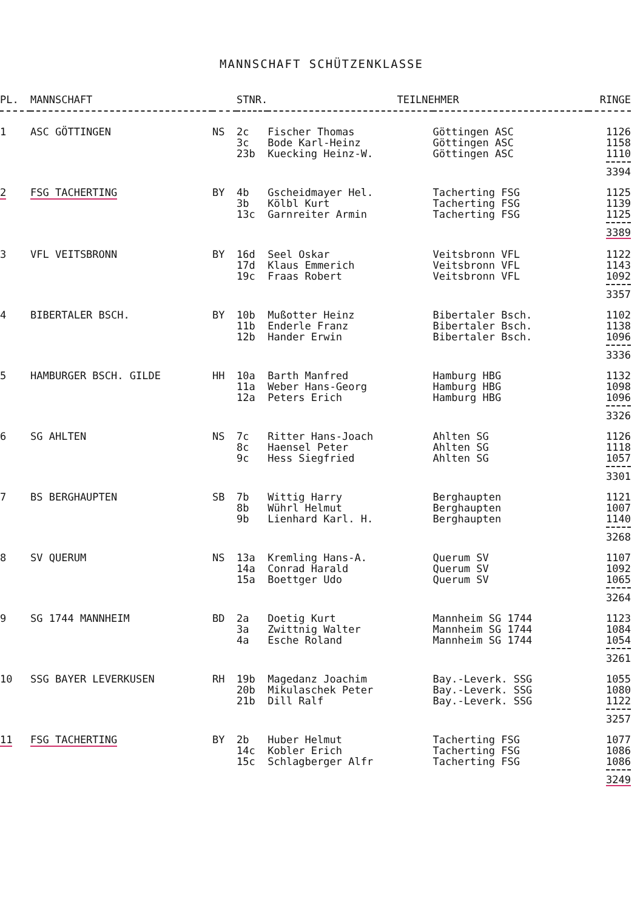MANNSCHAFT SCHÜTZENKLASSE
| PL. | MANNSCHAFT | | STNR. | TEILNEHMER | | RINGE |
| --- | --- | --- | --- | --- | --- | --- |
| 1 | ASC GÖTTINGEN | NS | 2c 3c 23b | Fischer Thomas Bode Karl-Heinz Kuecking Heinz-W. | Göttingen ASC Göttingen ASC Göttingen ASC | 1126 1158 1110 |
| | | | | | | 3394 |
| 2 | FSG TACHERTING | BY | 4b 3b 13c | Gscheidmayer Hel. Kölbl Kurt Garnreiter Armin | Tacherting FSG Tacherting FSG Tacherting FSG | 1125 1139 1125 |
| | | | | | | 3389 |
| 3 | VFL VEITSBRONN | BY | 16d 17d 19c | Seel Oskar Klaus Emmerich Fraas Robert | Veitsbronn VFL Veitsbronn VFL Veitsbronn VFL | 1122 1143 1092 |
| | | | | | | 3357 |
| 4 | BIBERTALER BSCH. | BY | 10b 11b 12b | Mußotter Heinz Enderle Franz Hander Erwin | Bibertaler Bsch. Bibertaler Bsch. Bibertaler Bsch. | 1102 1138 1096 |
| | | | | | | 3336 |
| 5 | HAMBURGER BSCH. GILDE | HH | 10a 11a 12a | Barth Manfred Weber Hans-Georg Peters Erich | Hamburg HBG Hamburg HBG Hamburg HBG | 1132 1098 1096 |
| | | | | | | 3326 |
| 6 | SG AHLTEN | NS | 7c 8c 9c | Ritter Hans-Joach Haensel Peter Hess Siegfried | Ahlten SG Ahlten SG Ahlten SG | 1126 1118 1057 |
| | | | | | | 3301 |
| 7 | BS BERGHAUPTEN | SB | 7b 8b 9b | Wittig Harry Wührl Helmut Lienhard Karl. H. | Berghaupten Berghaupten Berghaupten | 1121 1007 1140 |
| | | | | | | 3268 |
| 8 | SV QUERUM | NS | 13a 14a 15a | Kremling Hans-A. Conrad Harald Boettger Udo | Querum SV Querum SV Querum SV | 1107 1092 1065 |
| | | | | | | 3264 |
| 9 | SG 1744 MANNHEIM | BD | 2a 3a 4a | Doetig Kurt Zwittnig Walter Esche Roland | Mannheim SG 1744 Mannheim SG 1744 Mannheim SG 1744 | 1123 1084 1054 |
| | | | | | | 3261 |
| 10 | SSG BAYER LEVERKUSEN | RH | 19b 20b 21b | Magedanz Joachim Mikulaschek Peter Dill Ralf | Bay.-Leverk. SSG Bay.-Leverk. SSG Bay.-Leverk. SSG | 1055 1080 1122 |
| | | | | | | 3257 |
| 11 | FSG TACHERTING | BY | 2b 14c 15c | Huber Helmut Kobler Erich Schlagberger Alfr | Tacherting FSG Tacherting FSG Tacherting FSG | 1077 1086 1086 |
| | | | | | | 3249 |